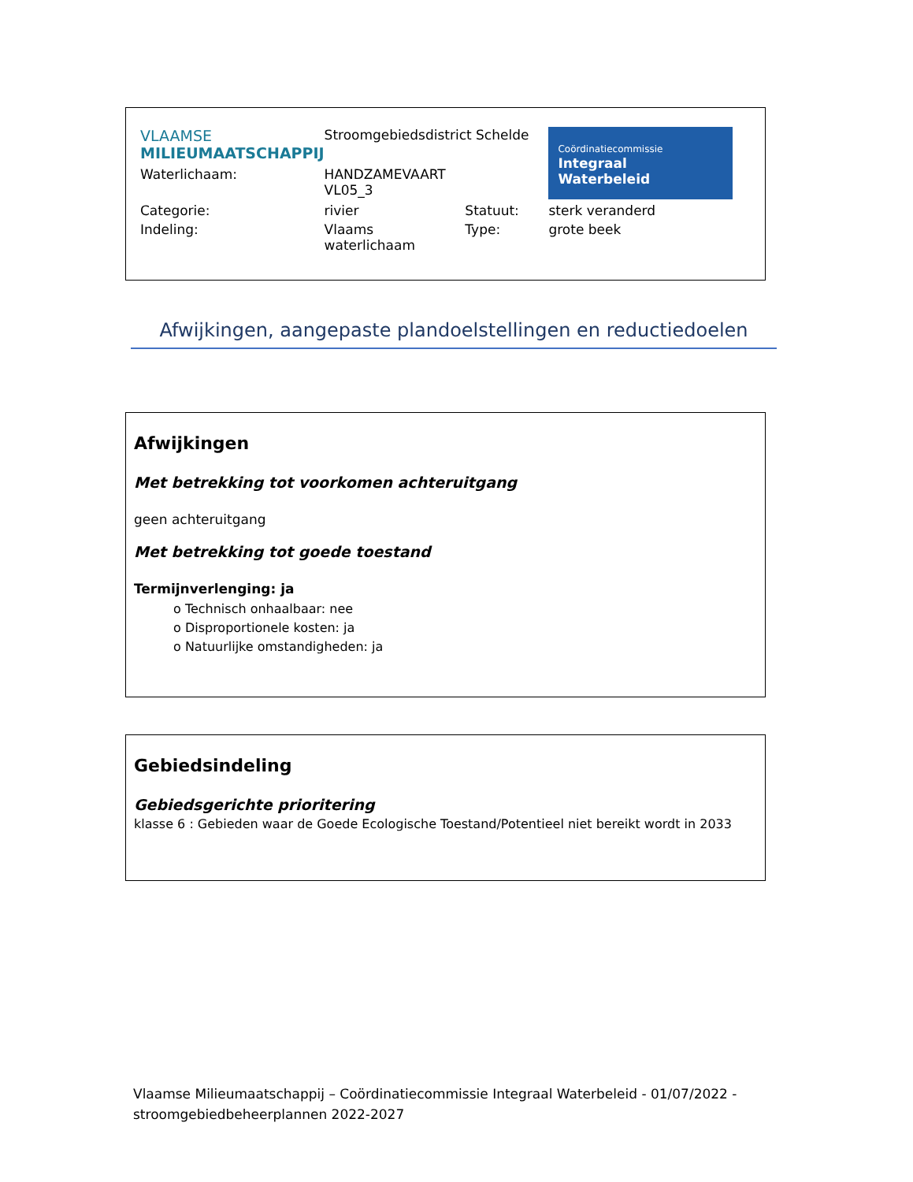| VLAAMSE MILIEUMAATSCHAPPIJ | Stroomgebiedsdistrict Schelde | | Coördinatiecommissie Integraal Waterbeleid |
| Waterlichaam: | HANDZAMEVAART VL05_3 | | |
| Categorie: | rivier | Statuut: | sterk veranderd |
| Indeling: | Vlaams waterlichaam | Type: | grote beek |
Afwijkingen, aangepaste plandoelstellingen en reductiedoelen
Afwijkingen
Met betrekking tot voorkomen achteruitgang
geen achteruitgang
Met betrekking tot goede toestand
Termijnverlenging: ja
o Technisch onhaalbaar: nee
o Disproportionele kosten: ja
o Natuurlijke omstandigheden: ja
Gebiedsindeling
Gebiedsgerichte prioritering
klasse 6 : Gebieden waar de Goede Ecologische Toestand/Potentieel niet bereikt wordt in 2033
Vlaamse Milieumaatschappij – Coördinatiecommissie Integraal Waterbeleid - 01/07/2022 -
stroomgebiedbeheerplannen 2022-2027